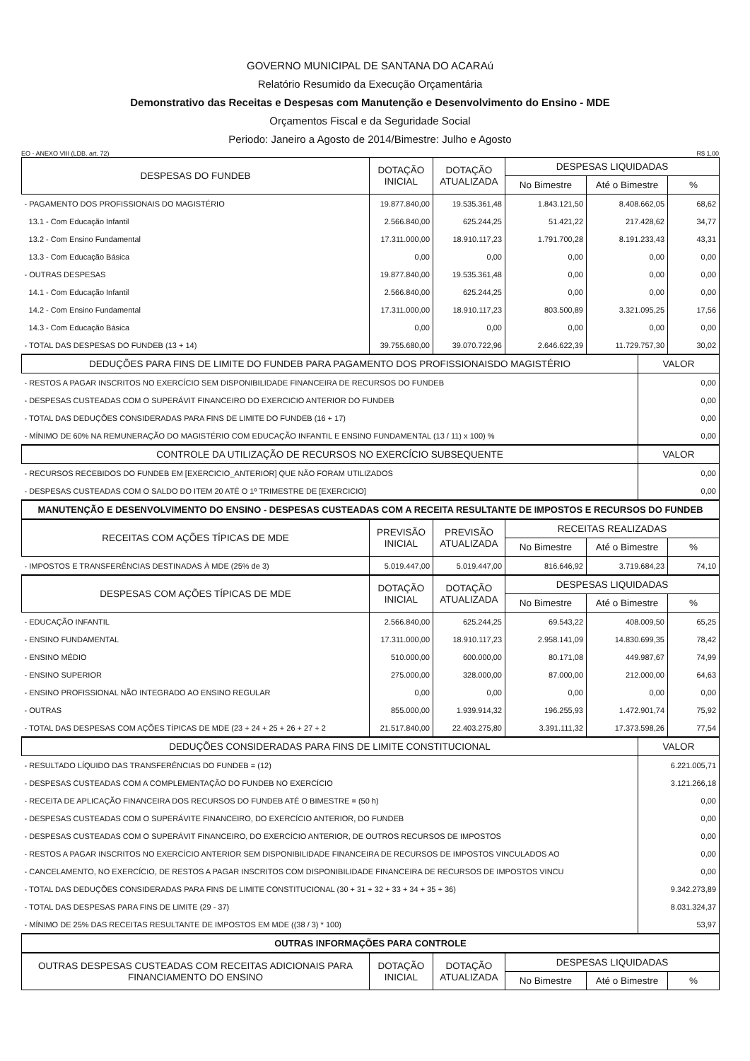GOVERNO MUNICIPAL DE SANTANA DO ACARAú
Relatório Resumido da Execução Orçamentária
Demonstrativo das Receitas e Despesas com Manutenção e Desenvolvimento do Ensino - MDE
Orçamentos Fiscal e da Seguridade Social
Periodo: Janeiro a Agosto de 2014/Bimestre: Julho e Agosto
EO - ANEXO VIII (LDB. art. 72) R$ 1,00
| DESPESAS DO FUNDEB | DOTAÇÃO INICIAL | DOTAÇÃO ATUALIZADA | DESPESAS LIQUIDADAS | | |
| --- | --- | --- | --- | --- | --- |
| | | | No Bimestre | Até o Bimestre | % |
| - PAGAMENTO DOS PROFISSIONAIS DO MAGISTÉRIO | 19.877.840,00 | 19.535.361,48 | 1.843.121,50 | 8.408.662,05 | 68,62 |
| 13.1 - Com Educação Infantil | 2.566.840,00 | 625.244,25 | 51.421,22 | 217.428,62 | 34,77 |
| 13.2 - Com Ensino Fundamental | 17.311.000,00 | 18.910.117,23 | 1.791.700,28 | 8.191.233,43 | 43,31 |
| 13.3 - Com Educação Básica | 0,00 | 0,00 | 0,00 | 0,00 | 0,00 |
| - OUTRAS DESPESAS | 19.877.840,00 | 19.535.361,48 | 0,00 | 0,00 | 0,00 |
| 14.1 - Com Educação Infantil | 2.566.840,00 | 625.244,25 | 0,00 | 0,00 | 0,00 |
| 14.2 - Com Ensino Fundamental | 17.311.000,00 | 18.910.117,23 | 803.500,89 | 3.321.095,25 | 17,56 |
| 14.3 - Com Educação Básica | 0,00 | 0,00 | 0,00 | 0,00 | 0,00 |
| - TOTAL DAS DESPESAS DO FUNDEB (13 + 14) | 39.755.680,00 | 39.070.722,96 | 2.646.622,39 | 11.729.757,30 | 30,02 |
| DEDUÇÕES PARA FINS DE LIMITE DO FUNDEB PARA PAGAMENTO DOS PROFISSIONAISDO MAGISTÉRIO | VALOR |
| --- | --- |
| - RESTOS A PAGAR INSCRITOS NO EXERCÍCIO SEM DISPONIBILIDADE FINANCEIRA DE RECURSOS DO FUNDEB | 0,00 |
| - DESPESAS CUSTEADAS COM O SUPERÁVIT FINANCEIRO DO EXERCICIO ANTERIOR DO FUNDEB | 0,00 |
| - TOTAL DAS DEDUÇÕES CONSIDERADAS PARA FINS DE LIMITE DO FUNDEB (16 + 17) | 0,00 |
| - MÍNIMO DE 60% NA REMUNERAÇÃO DO MAGISTÉRIO COM EDUCAÇÃO INFANTIL E ENSINO FUNDAMENTAL (13 / 11) x 100) % | 0,00 |
| CONTROLE DA UTILIZAÇÃO DE RECURSOS NO EXERCÍCIO SUBSEQUENTE | VALOR |
| - RECURSOS RECEBIDOS DO FUNDEB EM [EXERCICIO_ANTERIOR] QUE NÃO FORAM UTILIZADOS | 0,00 |
| - DESPESAS CUSTEADAS COM O SALDO DO ITEM 20 ATÉ O 1º TRIMESTRE DE [EXERCICIO] | 0,00 |
| MANUTENÇÃO E DESENVOLVIMENTO DO ENSINO - DESPESAS CUSTEADAS COM A RECEITA RESULTANTE DE IMPOSTOS E RECURSOS DO FUNDEB | |
| RECEITAS COM AÇÕES TÍPICAS DE MDE | PREVISÃO INICIAL | PREVISÃO ATUALIZADA | RECEITAS REALIZADAS | | |
| --- | --- | --- | --- | --- | --- |
| | | | No Bimestre | Até o Bimestre | % |
| - IMPOSTOS E TRANSFERÊNCIAS DESTINADAS À MDE (25% de 3) | 5.019.447,00 | 5.019.447,00 | 816.646,92 | 3.719.684,23 | 74,10 |
| DESPESAS COM AÇÕES TÍPICAS DE MDE | DOTAÇÃO INICIAL | DOTAÇÃO ATUALIZADA | DESPESAS LIQUIDADAS | | |
| | | | No Bimestre | Até o Bimestre | % |
| - EDUCAÇÃO INFANTIL | 2.566.840,00 | 625.244,25 | 69.543,22 | 408.009,50 | 65,25 |
| - ENSINO FUNDAMENTAL | 17.311.000,00 | 18.910.117,23 | 2.958.141,09 | 14.830.699,35 | 78,42 |
| - ENSINO MÉDIO | 510.000,00 | 600.000,00 | 80.171,08 | 449.987,67 | 74,99 |
| - ENSINO SUPERIOR | 275.000,00 | 328.000,00 | 87.000,00 | 212.000,00 | 64,63 |
| - ENSINO PROFISSIONAL NÃO INTEGRADO AO ENSINO REGULAR | 0,00 | 0,00 | 0,00 | 0,00 | 0,00 |
| - OUTRAS | 855.000,00 | 1.939.914,32 | 196.255,93 | 1.472.901,74 | 75,92 |
| - TOTAL DAS DESPESAS COM AÇÕES TÍPICAS DE MDE (23 + 24 + 25 + 26 + 27 + 2 | 21.517.840,00 | 22.403.275,80 | 3.391.111,32 | 17.373.598,26 | 77,54 |
| DEDUÇÕES CONSIDERADAS PARA FINS DE LIMITE CONSTITUCIONAL | VALOR |
| --- | --- |
| - RESULTADO LÍQUIDO DAS TRANSFERÊNCIAS DO FUNDEB = (12) | 6.221.005,71 |
| - DESPESAS CUSTEADAS COM A COMPLEMENTAÇÃO DO FUNDEB NO EXERCÍCIO | 3.121.266,18 |
| - RECEITA DE APLICAÇÃO FINANCEIRA DOS RECURSOS DO FUNDEB ATÉ O BIMESTRE = (50 h) | 0,00 |
| - DESPESAS CUSTEADAS COM O SUPERÁVITE FINANCEIRO, DO EXERCÍCIO ANTERIOR, DO FUNDEB | 0,00 |
| - DESPESAS CUSTEADAS COM O SUPERÁVIT FINANCEIRO, DO EXERCÍCIO ANTERIOR, DE OUTROS RECURSOS DE IMPOSTOS | 0,00 |
| - RESTOS A PAGAR INSCRITOS NO EXERCÍCIO ANTERIOR SEM DISPONIBILIDADE FINANCEIRA DE RECURSOS DE IMPOSTOS VINCULADOS AO | 0,00 |
| - CANCELAMENTO, NO EXERCÍCIO, DE RESTOS A PAGAR INSCRITOS COM DISPONIBILIDADE FINANCEIRA DE RECURSOS DE IMPOSTOS VINCU | 0,00 |
| - TOTAL DAS DEDUÇÕES CONSIDERADAS PARA FINS DE LIMITE CONSTITUCIONAL (30 + 31 + 32 + 33 + 34 + 35 + 36) | 9.342.273,89 |
| - TOTAL DAS DESPESAS PARA FINS DE LIMITE (29 - 37) | 8.031.324,37 |
| - MÍNIMO DE 25% DAS RECEITAS RESULTANTE DE IMPOSTOS EM MDE ((38 / 3) * 100) | 53,97 |
| OUTRAS INFORMAÇÕES PARA CONTROLE | |
| OUTRAS DESPESAS CUSTEADAS COM RECEITAS ADICIONAIS PARA FINANCIAMENTO DO ENSINO | DOTAÇÃO INICIAL | DOTAÇÃO ATUALIZADA | DESPESAS LIQUIDADAS | | |
| --- | --- | --- | --- | --- | --- |
| | | | No Bimestre | Até o Bimestre | % |